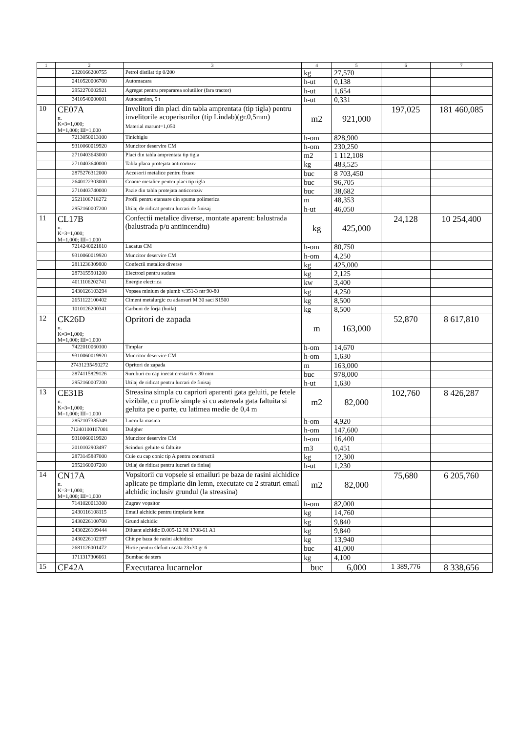| 1 | 2 | 3 | 4 | 5 | 6 | 7 |
| --- | --- | --- | --- | --- | --- | --- |
| | 2320166200755 | Petrol distilat tip 0/200 | kg | 27,570 | | |
| | 2410520006700 | Automacara | h-ut | 0,138 | | |
| | 2952270002921 | Agregat pentru prepararea solutiilor (fara tractor) | h-ut | 1,654 | | |
| | 3410540000001 | Autocamion, 5 t | h-ut | 0,331 | | |
| 10 | CE07A п. K=3=1,000; M=1,000; Ш=1,000 | Invelitori din placi din tabla amprentata (tip tigla) pentru invelitorile acoperisurilor (tip Lindab)(gr.0,5mm) Material marunt=1,050 | m2 | 921,000 | 197,025 | 181 460,085 |
| | 7213050013100 | Tinichigiu | h-om | 828,900 | | |
| | 9310060019920 | Muncitor deservire CM | h-om | 230,250 | | |
| | 2710403643000 | Placi din tabla amprentata tip tigla | m2 | 1 112,108 | | |
| | 2710403640000 | Tabla plana protejata anticoroziv | kg | 483,525 | | |
| | 2875276312000 | Accesorii metalice pentru fixare | buc | 8 703,450 | | |
| | 2640122303000 | Coame metalice pentru placi tip tigla | buc | 96,705 | | |
| | 2710403740000 | Pazie din tabla protejata anticoroziv | buc | 38,682 | | |
| | 2521106718272 | Profil pentru etansare din spuma polimerica | m | 48,353 | | |
| | 2952160007200 | Utilaj de ridicat pentru lucrari de finisaj | h-ut | 46,050 | | |
| 11 | CL17B п. K=3=1,000; M=1,000; Ш=1,000 | Confectii metalice diverse, montate aparent: balustrada (balustrada p/u antiincendiu) | kg | 425,000 | 24,128 | 10 254,400 |
| | 7214240021810 | Lacatus CM | h-om | 80,750 | | |
| | 9310060019920 | Muncitor deservire CM | h-om | 4,250 | | |
| | 2811236309800 | Confectii metalice diverse | kg | 425,000 | | |
| | 2873155901200 | Electrozi pentru sudura | kg | 2,125 | | |
| | 4011106202741 | Energie electrica | kw | 3,400 | | |
| | 2430126103294 | Vopsea minium de plumb v.351-3 ntr 90-80 | kg | 4,250 | | |
| | 2651122100402 | Ciment metalurgic cu adaosuri M 30 saci S1500 | kg | 8,500 | | |
| | 1010126200341 | Carbuni de forja (huila) | kg | 8,500 | | |
| 12 | CK26D п. K=3=1,000; M=1,000; Ш=1,000 | Opritori de zapada | m | 163,000 | 52,870 | 8 617,810 |
| | 7422010060100 | Timplar | h-om | 14,670 | | |
| | 9310060019920 | Muncitor deservire CM | h-om | 1,630 | | |
| | 27431235490272 | Opritori de zapada | m | 163,000 | | |
| | 2874115829126 | Suruburi cu cap inecat crestat 6 x 30 mm | buc | 978,000 | | |
| | 2952160007200 | Utilaj de ridicat pentru lucrari de finisaj | h-ut | 1,630 | | |
| 13 | CE31B п. K=3=1,000; M=1,000; Ш=1,000 | Streasina simpla cu capriori aparenti gata geluiti, pe fetele vizibile, cu profile simple si cu astereala gata faltuita si geluita pe o parte, cu latimea medie de 0,4 m | m2 | 82,000 | 102,760 | 8 426,287 |
| | 2852107335349 | Lucru la masina | h-om | 4,920 | | |
| | 71240100107001 | Dulgher | h-om | 147,600 | | |
| | 9310060019920 | Muncitor deservire CM | h-om | 16,400 | | |
| | 2010102903497 | Scinduri geluite si faltuite | m3 | 0,451 | | |
| | 2873145887000 | Cuie cu cap conic tip A pentru constructii | kg | 12,300 | | |
| | 2952160007200 | Utilaj de ridicat pentru lucrari de finisaj | h-ut | 1,230 | | |
| 14 | CN17A п. K=3=1,000; M=1,000; Ш=1,000 | Vopsitorii cu vopsele si emailuri pe baza de rasini alchidice aplicate pe timplarie din lemn, executate cu 2 straturi email alchidic inclusiv grundul (la streasina) | m2 | 82,000 | 75,680 | 6 205,760 |
| | 7141020013300 | Zugrav vopsitor | h-om | 82,000 | | |
| | 2430116108115 | Email alchidic pentru timplarie lemn | kg | 14,760 | | |
| | 2430226100700 | Grund alchidic | kg | 9,840 | | |
| | 2430226109444 | Diluant alchidic D.005-12 NI 1708-61 A1 | kg | 9,840 | | |
| | 2430226102197 | Chit pe baza de rasini alchidice | kg | 13,940 | | |
| | 2681126001472 | Hirtie pentru slefuit uscata 23x30 gr 6 | buc | 41,000 | | |
| | 1711317306661 | Bumbac de sters | kg | 4,100 | | |
| 15 | CE42A | Executarea lucarnelor | buc | 6,000 | 1 389,776 | 8 338,656 |